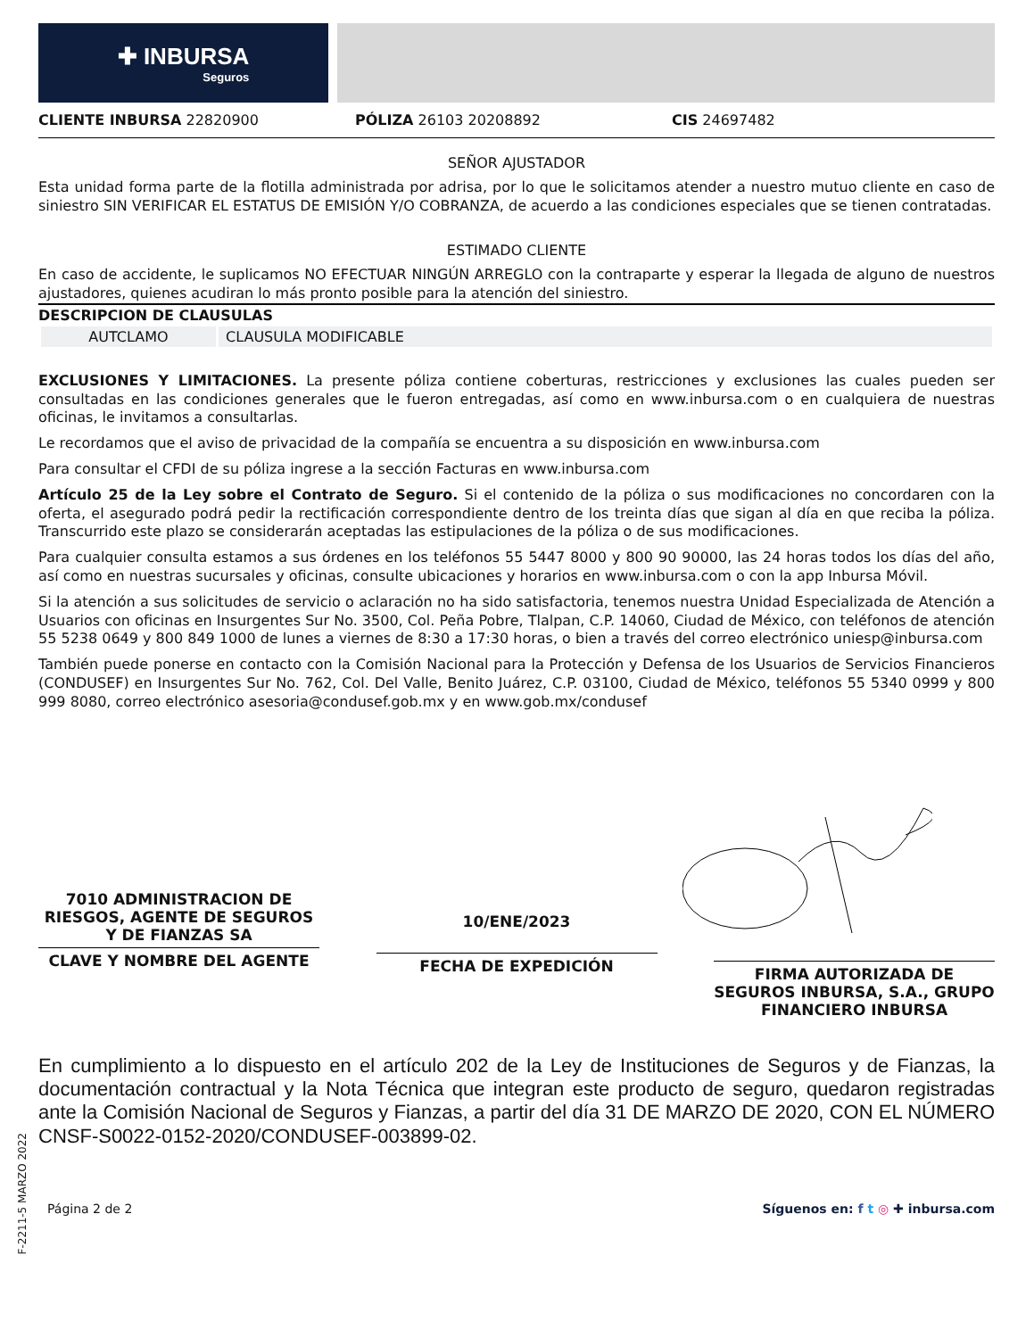✚ INBURSA
Seguros
CLIENTE INBURSA 22820900 PÓLIZA 26103 20208892 CIS 24697482
SEÑOR AJUSTADOR
Esta unidad forma parte de la flotilla administrada por adrisa, por lo que le solicitamos atender a nuestro mutuo cliente en caso de siniestro SIN VERIFICAR EL ESTATUS DE EMISIÓN Y/O COBRANZA, de acuerdo a las condiciones especiales que se tienen contratadas.
ESTIMADO CLIENTE
En caso de accidente, le suplicamos NO EFECTUAR NINGÚN ARREGLO con la contraparte y esperar la llegada de alguno de nuestros ajustadores, quienes acudiran lo más pronto posible para la atención del siniestro.
DESCRIPCION DE CLAUSULAS
| AUTCLAMO | CLAUSULA MODIFICABLE |
EXCLUSIONES Y LIMITACIONES. La presente póliza contiene coberturas, restricciones y exclusiones las cuales pueden ser consultadas en las condiciones generales que le fueron entregadas, así como en www.inbursa.com o en cualquiera de nuestras oficinas, le invitamos a consultarlas.
Le recordamos que el aviso de privacidad de la compañía se encuentra a su disposición en www.inbursa.com
Para consultar el CFDI de su póliza ingrese a la sección Facturas en www.inbursa.com
Artículo 25 de la Ley sobre el Contrato de Seguro. Si el contenido de la póliza o sus modificaciones no concordaren con la oferta, el asegurado podrá pedir la rectificación correspondiente dentro de los treinta días que sigan al día en que reciba la póliza. Transcurrido este plazo se considerarán aceptadas las estipulaciones de la póliza o de sus modificaciones.
Para cualquier consulta estamos a sus órdenes en los teléfonos 55 5447 8000 y 800 90 90000, las 24 horas todos los días del año, así como en nuestras sucursales y oficinas, consulte ubicaciones y horarios en www.inbursa.com o con la app Inbursa Móvil.
Si la atención a sus solicitudes de servicio o aclaración no ha sido satisfactoria, tenemos nuestra Unidad Especializada de Atención a Usuarios con oficinas en Insurgentes Sur No. 3500, Col. Peña Pobre, Tlalpan, C.P. 14060, Ciudad de México, con teléfonos de atención 55 5238 0649 y 800 849 1000 de lunes a viernes de 8:30 a 17:30 horas, o bien a través del correo electrónico uniesp@inbursa.com
También puede ponerse en contacto con la Comisión Nacional para la Protección y Defensa de los Usuarios de Servicios Financieros (CONDUSEF) en Insurgentes Sur No. 762, Col. Del Valle, Benito Juárez, C.P. 03100, Ciudad de México, teléfonos 55 5340 0999 y 800 999 8080, correo electrónico asesoria@condusef.gob.mx y en www.gob.mx/condusef
7010 ADMINISTRACION DE RIESGOS, AGENTE DE SEGUROS Y DE FIANZAS SA
CLAVE Y NOMBRE DEL AGENTE
10/ENE/2023
FECHA DE EXPEDICIÓN
FIRMA AUTORIZADA DE SEGUROS INBURSA, S.A., GRUPO FINANCIERO INBURSA
En cumplimiento a lo dispuesto en el artículo 202 de la Ley de Instituciones de Seguros y de Fianzas, la documentación contractual y la Nota Técnica que integran este producto de seguro, quedaron registradas ante la Comisión Nacional de Seguros y Fianzas, a partir del día 31 DE MARZO DE 2020, CON EL NÚMERO CNSF-S0022-0152-2020/CONDUSEF-003899-02.
Página 2 de 2 Síguenos en: f t ◎ ✚ inbursa.com
F-2211-5 MARZO 2022